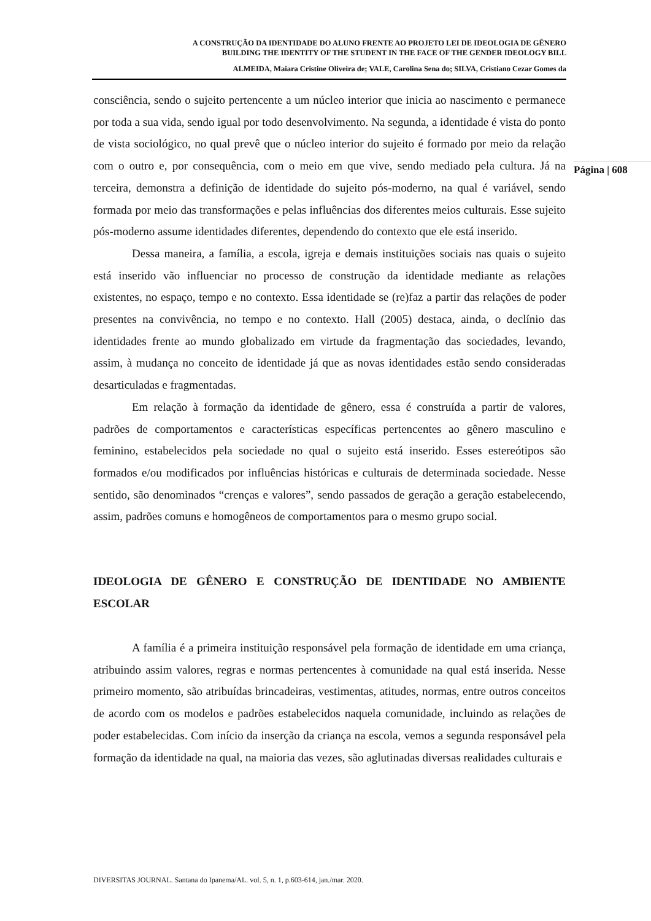A CONSTRUÇÃO DA IDENTIDADE DO ALUNO FRENTE AO PROJETO LEI DE IDEOLOGIA DE GÊNERO
BUILDING THE IDENTITY OF THE STUDENT IN THE FACE OF THE GENDER IDEOLOGY BILL
ALMEIDA, Maiara Cristine Oliveira de; VALE, Carolina Sena do; SILVA, Cristiano Cezar Gomes da
Página | 608
consciência, sendo o sujeito pertencente a um núcleo interior que inicia ao nascimento e permanece por toda a sua vida, sendo igual por todo desenvolvimento. Na segunda, a identidade é vista do ponto de vista sociológico, no qual prevê que o núcleo interior do sujeito é formado por meio da relação com o outro e, por consequência, com o meio em que vive, sendo mediado pela cultura. Já na terceira, demonstra a definição de identidade do sujeito pós-moderno, na qual é variável, sendo formada por meio das transformações e pelas influências dos diferentes meios culturais. Esse sujeito pós-moderno assume identidades diferentes, dependendo do contexto que ele está inserido.
Dessa maneira, a família, a escola, igreja e demais instituições sociais nas quais o sujeito está inserido vão influenciar no processo de construção da identidade mediante as relações existentes, no espaço, tempo e no contexto. Essa identidade se (re)faz a partir das relações de poder presentes na convivência, no tempo e no contexto. Hall (2005) destaca, ainda, o declínio das identidades frente ao mundo globalizado em virtude da fragmentação das sociedades, levando, assim, à mudança no conceito de identidade já que as novas identidades estão sendo consideradas desarticuladas e fragmentadas.
Em relação à formação da identidade de gênero, essa é construída a partir de valores, padrões de comportamentos e características específicas pertencentes ao gênero masculino e feminino, estabelecidos pela sociedade no qual o sujeito está inserido. Esses estereótipos são formados e/ou modificados por influências históricas e culturais de determinada sociedade. Nesse sentido, são denominados “crenças e valores”, sendo passados de geração a geração estabelecendo, assim, padrões comuns e homogêneos de comportamentos para o mesmo grupo social.
IDEOLOGIA DE GÊNERO E CONSTRUÇÃO DE IDENTIDADE NO AMBIENTE ESCOLAR
A família é a primeira instituição responsável pela formação de identidade em uma criança, atribuindo assim valores, regras e normas pertencentes à comunidade na qual está inserida. Nesse primeiro momento, são atribuídas brincadeiras, vestimentas, atitudes, normas, entre outros conceitos de acordo com os modelos e padrões estabelecidos naquela comunidade, incluindo as relações de poder estabelecidas. Com início da inserção da criança na escola, vemos a segunda responsável pela formação da identidade na qual, na maioria das vezes, são aglutinadas diversas realidades culturais e
DIVERSITAS JOURNAL. Santana do Ipanema/AL. vol. 5, n. 1, p.603-614, jan./mar. 2020.